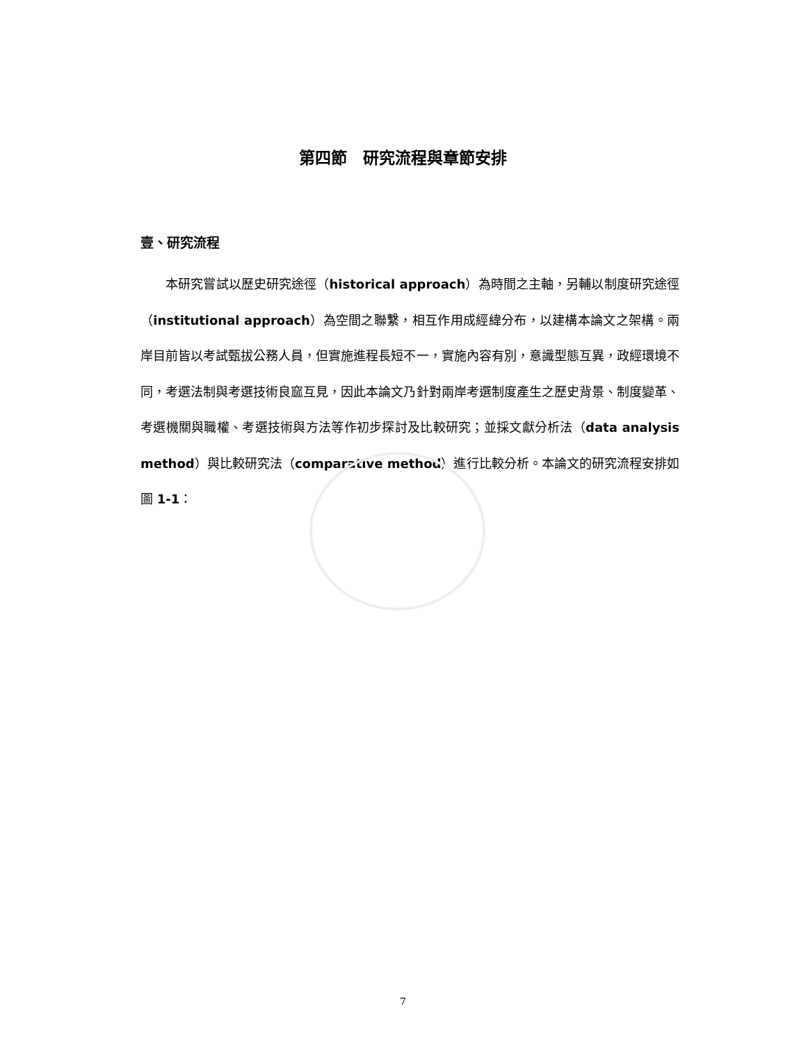第四節　研究流程與章節安排
壹、研究流程
　　本研究嘗試以歷史研究途徑（historical approach）為時間之主軸，另輔以制度研究途徑（institutional approach）為空間之聯繫，相互作用成經緯分布，以建構本論文之架構。兩岸目前皆以考試甄拔公務人員，但實施進程長短不一，實施內容有別，意識型態互異，政經環境不同，考選法制與考選技術良窳互見，因此本論文乃針對兩岸考選制度產生之歷史背景、制度變革、考選機關與職權、考選技術與方法等作初步探討及比較研究；並採文獻分析法（data analysis method）與比較研究法（comparative method）進行比較分析。本論文的研究流程安排如圖 1-1：
7